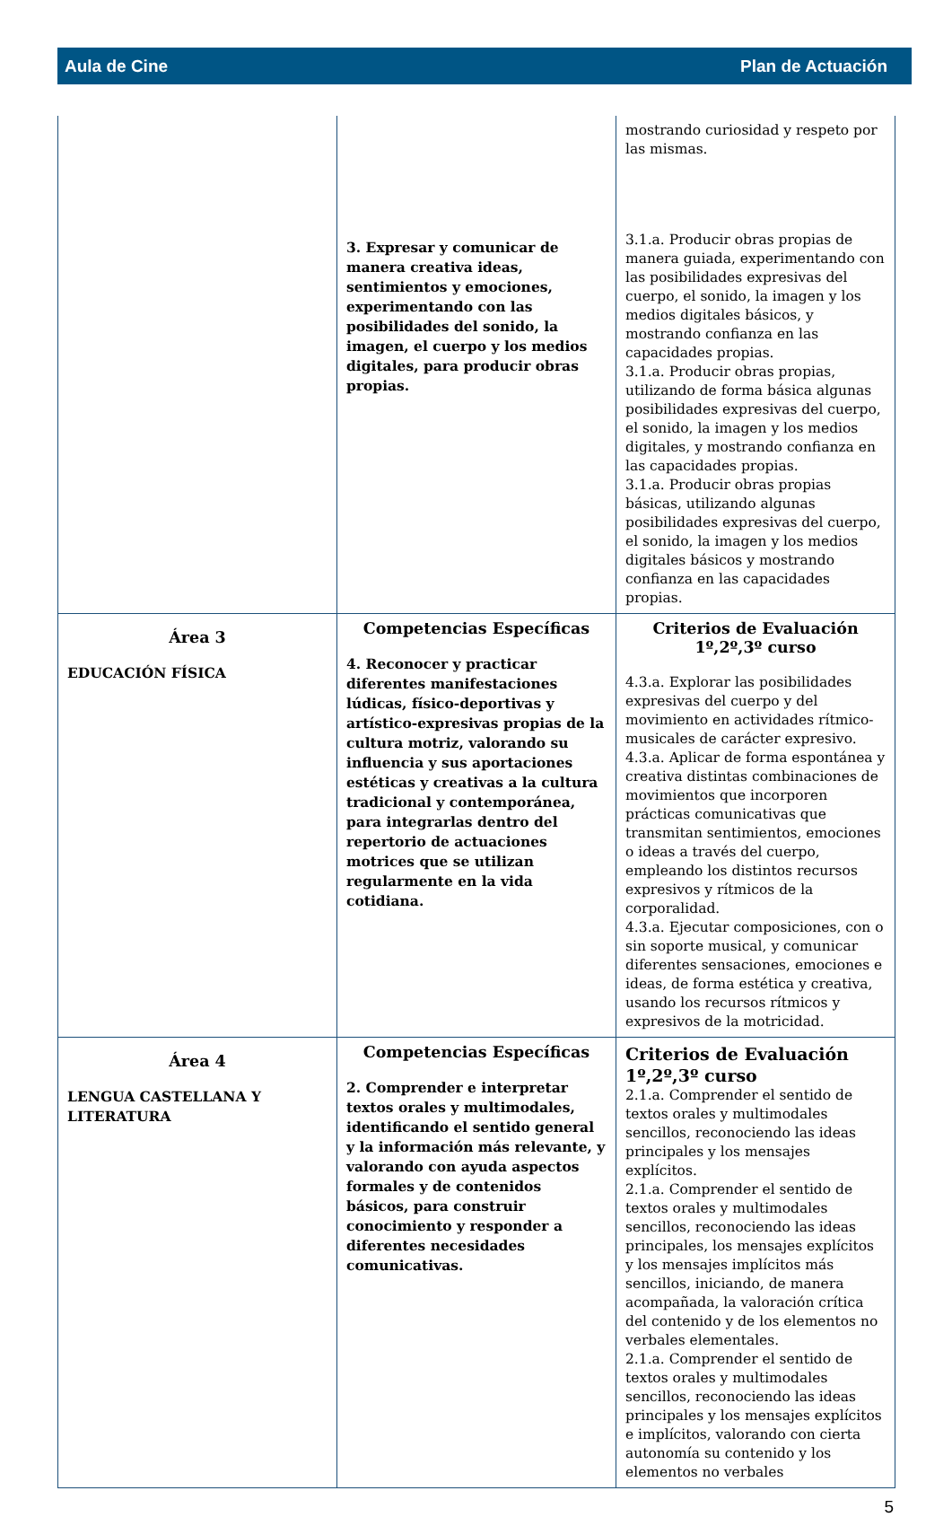Aula de Cine Plan de Actuación
| | 3. Expresar y comunicar de manera creativa ideas, sentimientos y emociones, experimentando con las posibilidades del sonido, la imagen, el cuerpo y los medios digitales, para producir obras propias. | mostrando curiosidad y respeto por las mismas. 3.1.a. Producir obras propias de manera guiada, experimentando con las posibilidades expresivas del cuerpo, el sonido, la imagen y los medios digitales básicos, y mostrando confianza en las capacidades propias. 3.1.a. Producir obras propias, utilizando de forma básica algunas posibilidades expresivas del cuerpo, el sonido, la imagen y los medios digitales, y mostrando confianza en las capacidades propias. 3.1.a. Producir obras propias básicas, utilizando algunas posibilidades expresivas del cuerpo, el sonido, la imagen y los medios digitales básicos y mostrando confianza en las capacidades propias. |
| Área 3 EDUCACIÓN FÍSICA | Competencias Específicas 4. Reconocer y practicar diferentes manifestaciones lúdicas, físico-deportivas y artístico-expresivas propias de la cultura motriz, valorando su influencia y sus aportaciones estéticas y creativas a la cultura tradicional y contemporánea, para integrarlas dentro del repertorio de actuaciones motrices que se utilizan regularmente en la vida cotidiana. | Criterios de Evaluación 1º,2º,3º curso 4.3.a. Explorar las posibilidades expresivas del cuerpo y del movimiento en actividades rítmico-musicales de carácter expresivo. 4.3.a. Aplicar de forma espontánea y creativa distintas combinaciones de movimientos que incorporen prácticas comunicativas que transmitan sentimientos, emociones o ideas a través del cuerpo, empleando los distintos recursos expresivos y rítmicos de la corporalidad. 4.3.a. Ejecutar composiciones, con o sin soporte musical, y comunicar diferentes sensaciones, emociones e ideas, de forma estética y creativa, usando los recursos rítmicos y expresivos de la motricidad. |
| Área 4 LENGUA CASTELLANA Y LITERATURA | Competencias Específicas 2. Comprender e interpretar textos orales y multimodales, identificando el sentido general y la información más relevante, y valorando con ayuda aspectos formales y de contenidos básicos, para construir conocimiento y responder a diferentes necesidades comunicativas. | Criterios de Evaluación 1º,2º,3º curso 2.1.a. Comprender el sentido de textos orales y multimodales sencillos, reconociendo las ideas principales y los mensajes explícitos. 2.1.a. Comprender el sentido de textos orales y multimodales sencillos, reconociendo las ideas principales, los mensajes explícitos y los mensajes implícitos más sencillos, iniciando, de manera acompañada, la valoración crítica del contenido y de los elementos no verbales elementales. 2.1.a. Comprender el sentido de textos orales y multimodales sencillos, reconociendo las ideas principales y los mensajes explícitos e implícitos, valorando con cierta autonomía su contenido y los elementos no verbales |
5